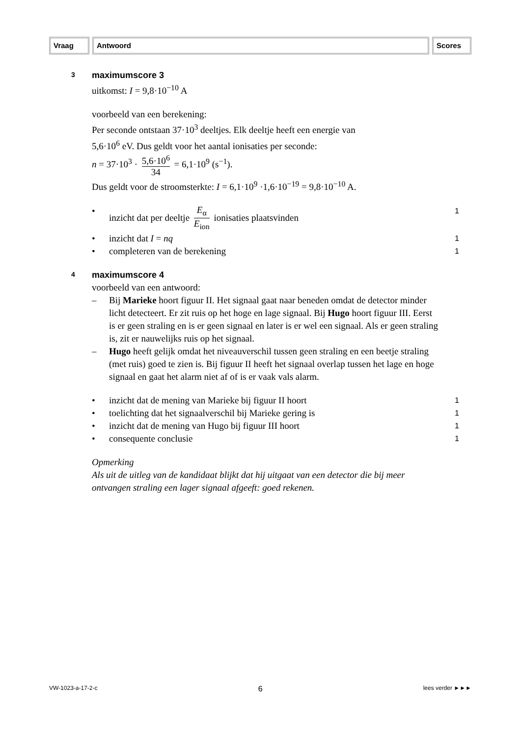Vraag Antwoord Scores
3
maximumscore 3
uitkomst: I = 9,8·10<sup>−10</sup> A
voorbeeld van een berekening:
Per seconde ontstaan 37·10<sup>3</sup> deeltjes. Elk deeltje heeft een energie van
5,6·10<sup>6</sup> eV. Dus geldt voor het aantal ionisaties per seconde:
n = 37·10<sup>3</sup> · 5,6·10<sup>6</sup> 34 = 6,1·10<sup>9</sup> (s<sup>−1</sup>).
Dus geldt voor de stroomsterkte: I = 6,1·10<sup>9</sup> ·1,6·10<sup>−19</sup> = 9,8·10<sup>−10</sup> A.
• inzicht dat per deeltje E<sub>α</sub> E<sub>ion</sub> ionisaties plaatsvinden 1
• inzicht dat I = nq 1
• completeren van de berekening 1
4
maximumscore 4
voorbeeld van een antwoord:
– Bij Marieke hoort figuur II. Het signaal gaat naar beneden omdat de detector minder licht detecteert. Er zit ruis op het hoge en lage signaal. Bij Hugo hoort figuur III. Eerst is er geen straling en is er geen signaal en later is er wel een signaal. Als er geen straling is, zit er nauwelijks ruis op het signaal.
– Hugo heeft gelijk omdat het niveauverschil tussen geen straling en een beetje straling (met ruis) goed te zien is. Bij figuur II heeft het signaal overlap tussen het lage en hoge signaal en gaat het alarm niet af of is er vaak vals alarm.
• inzicht dat de mening van Marieke bij figuur II hoort 1
• toelichting dat het signaalverschil bij Marieke gering is 1
• inzicht dat de mening van Hugo bij figuur III hoort 1
• consequente conclusie 1
Opmerking
Als uit de uitleg van de kandidaat blijkt dat hij uitgaat van een detector die bij meer ontvangen straling een lager signaal afgeeft: goed rekenen.
VW-1023-a-17-2-c 6 lees verder ►►►